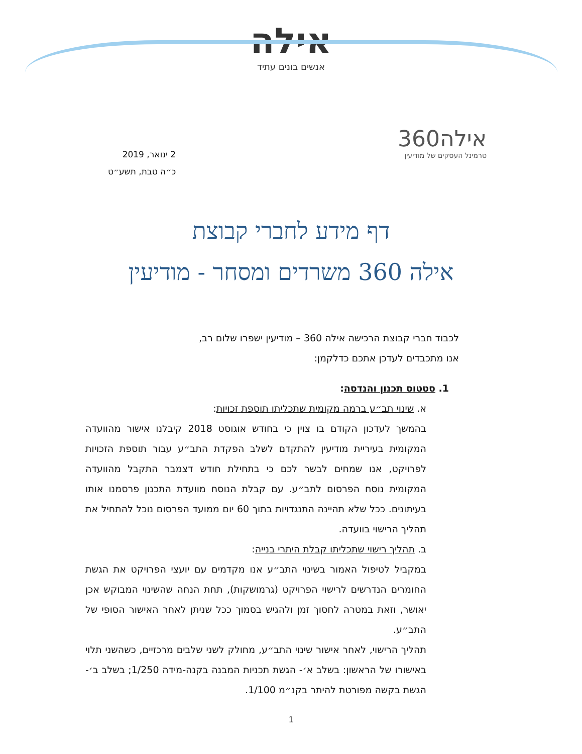אילה
אנשים בונים עתיד
אילה360
טרמינל העסקים של מודיעין
2 ינואר, 2019
כ״ה טבת, תשע״ט
דף מידע לחברי קבוצת
אילה 360 משרדים ומסחר - מודיעין
לכבוד חברי קבוצת הרכישה אילה 360 – מודיעין ישפרו שלום רב,
אנו מתכבדים לעדכן אתכם כדלקמן:
1. סטטוס תכנון והנדסה:
א. שינוי תב״ע ברמה מקומית שתכליתו תוספת זכויות:
בהמשך לעדכון הקודם בו צוין כי בחודש אוגוסט 2018 קיבלנו אישור מהוועדה המקומית בעיריית מודיעין להתקדם לשלב הפקדת התב״ע עבור תוספת הזכויות לפרויקט, אנו שמחים לבשר לכם כי בתחילת חודש דצמבר התקבל מהוועדה המקומית נוסח הפרסום לתב״ע. עם קבלת הנוסח מוועדת התכנון פרסמנו אותו בעיתונים. ככל שלא תהיינה התנגדויות בתוך 60 יום ממועד הפרסום נוכל להתחיל את תהליך הרישוי בוועדה.
ב. תהליך רישוי שתכליתו קבלת היתרי בנייה:
במקביל לטיפול האמור בשינוי התב״ע אנו מקדמים עם יועצי הפרויקט את הגשת החומרים הנדרשים לרישוי הפרויקט (גרמושקות), תחת הנחה שהשינוי המבוקש אכן יאושר, וזאת במטרה לחסוך זמן ולהגיש בסמוך ככל שניתן לאחר האישור הסופי של התב״ע.
תהליך הרישוי, לאחר אישור שינוי התב״ע, מחולק לשני שלבים מרכזיים, כשהשני תלוי באישורו של הראשון: בשלב א׳- הגשת תכניות המבנה בקנה-מידה 1/250; בשלב ב׳- הגשת בקשה מפורטת להיתר בקנ״מ 1/100.
1